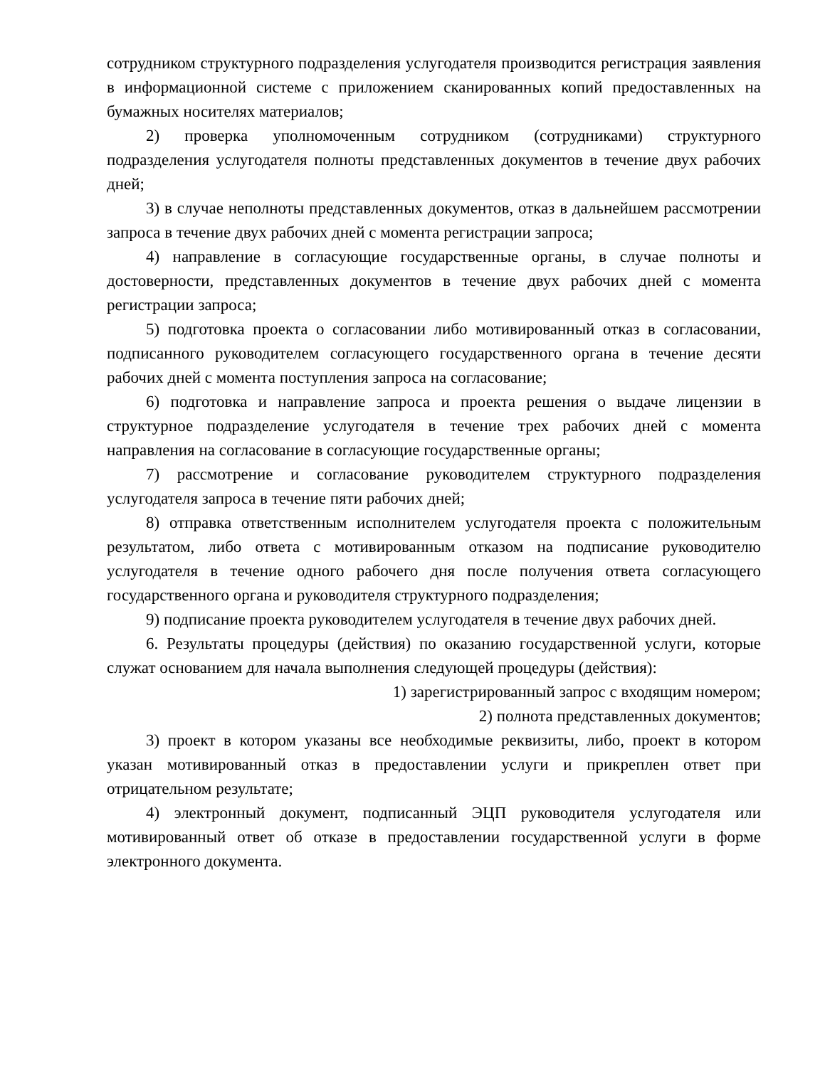сотрудником структурного подразделения услугодателя производится регистрация заявления в информационной системе с приложением сканированных копий предоставленных на бумажных носителях материалов;
2) проверка уполномоченным сотрудником (сотрудниками) структурного подразделения услугодателя полноты представленных документов в течение двух рабочих дней;
3) в случае неполноты представленных документов, отказ в дальнейшем рассмотрении запроса в течение двух рабочих дней с момента регистрации запроса;
4) направление в согласующие государственные органы, в случае полноты и достоверности, представленных документов в течение двух рабочих дней с момента регистрации запроса;
5) подготовка проекта о согласовании либо мотивированный отказ в согласовании, подписанного руководителем согласующего государственного органа в течение десяти рабочих дней с момента поступления запроса на согласование;
6) подготовка и направление запроса и проекта решения о выдаче лицензии в структурное подразделение услугодателя в течение трех рабочих дней с момента направления на согласование в согласующие государственные органы;
7) рассмотрение и согласование руководителем структурного подразделения услугодателя запроса в течение пяти рабочих дней;
8) отправка ответственным исполнителем услугодателя проекта с положительным результатом, либо ответа с мотивированным отказом на подписание руководителю услугодателя в течение одного рабочего дня после получения ответа согласующего государственного органа и руководителя структурного подразделения;
9) подписание проекта руководителем услугодателя в течение двух рабочих дней.
6. Результаты процедуры (действия) по оказанию государственной услуги, которые служат основанием для начала выполнения следующей процедуры (действия):
1) зарегистрированный запрос с входящим номером;
2) полнота представленных документов;
3) проект в котором указаны все необходимые реквизиты, либо, проект в котором указан мотивированный отказ в предоставлении услуги и прикреплен ответ при отрицательном результате;
4) электронный документ, подписанный ЭЦП руководителя услугодателя или мотивированный ответ об отказе в предоставлении государственной услуги в форме электронного документа.